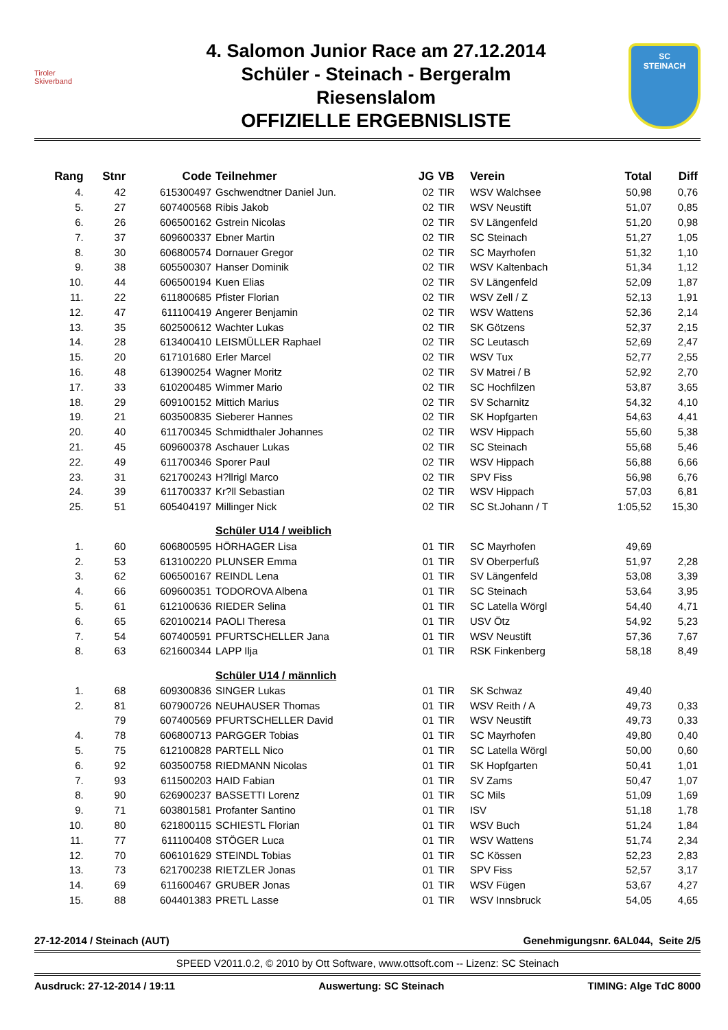Tiroler
Skiverband
4. Salomon Junior Race am 27.12.2014
Schüler - Steinach - Bergeralm
Riesenslalom
OFFIZIELLE ERGEBNISLISTE
SC
STEINACH
| Rang | Stnr | Code | Teilnehmer | JG | VB | Verein | Total | Diff |
| --- | --- | --- | --- | --- | --- | --- | --- | --- |
| 4. | 42 | 615300497 | Gschwendtner Daniel Jun. | 02 | TIR | WSV Walchsee | 50,98 | 0,76 |
| 5. | 27 | 607400568 | Ribis Jakob | 02 | TIR | WSV Neustift | 51,07 | 0,85 |
| 6. | 26 | 606500162 | Gstrein Nicolas | 02 | TIR | SV Längenfeld | 51,20 | 0,98 |
| 7. | 37 | 609600337 | Ebner Martin | 02 | TIR | SC Steinach | 51,27 | 1,05 |
| 8. | 30 | 606800574 | Dornauer Gregor | 02 | TIR | SC Mayrhofen | 51,32 | 1,10 |
| 9. | 38 | 605500307 | Hanser Dominik | 02 | TIR | WSV Kaltenbach | 51,34 | 1,12 |
| 10. | 44 | 606500194 | Kuen Elias | 02 | TIR | SV Längenfeld | 52,09 | 1,87 |
| 11. | 22 | 611800685 | Pfister Florian | 02 | TIR | WSV Zell / Z | 52,13 | 1,91 |
| 12. | 47 | 611100419 | Angerer Benjamin | 02 | TIR | WSV Wattens | 52,36 | 2,14 |
| 13. | 35 | 602500612 | Wachter Lukas | 02 | TIR | SK Götzens | 52,37 | 2,15 |
| 14. | 28 | 613400410 | LEISMÜLLER Raphael | 02 | TIR | SC Leutasch | 52,69 | 2,47 |
| 15. | 20 | 617101680 | Erler Marcel | 02 | TIR | WSV Tux | 52,77 | 2,55 |
| 16. | 48 | 613900254 | Wagner Moritz | 02 | TIR | SV Matrei / B | 52,92 | 2,70 |
| 17. | 33 | 610200485 | Wimmer Mario | 02 | TIR | SC Hochfilzen | 53,87 | 3,65 |
| 18. | 29 | 609100152 | Mittich Marius | 02 | TIR | SV Scharnitz | 54,32 | 4,10 |
| 19. | 21 | 603500835 | Sieberer Hannes | 02 | TIR | SK Hopfgarten | 54,63 | 4,41 |
| 20. | 40 | 611700345 | Schmidthaler Johannes | 02 | TIR | WSV Hippach | 55,60 | 5,38 |
| 21. | 45 | 609600378 | Aschauer Lukas | 02 | TIR | SC Steinach | 55,68 | 5,46 |
| 22. | 49 | 611700346 | Sporer Paul | 02 | TIR | WSV Hippach | 56,88 | 6,66 |
| 23. | 31 | 621700243 | H?llrigl Marco | 02 | TIR | SPV Fiss | 56,98 | 6,76 |
| 24. | 39 | 611700337 | Kr?ll Sebastian | 02 | TIR | WSV Hippach | 57,03 | 6,81 |
| 25. | 51 | 605404197 | Millinger Nick | 02 | TIR | SC St.Johann / T | 1:05,52 | 15,30 |
| | | | Schüler U14 / weiblich | | | | | |
| 1. | 60 | 606800595 | HÖRHAGER Lisa | 01 | TIR | SC Mayrhofen | 49,69 | |
| 2. | 53 | 613100220 | PLUNSER Emma | 01 | TIR | SV Oberperfuß | 51,97 | 2,28 |
| 3. | 62 | 606500167 | REINDL Lena | 01 | TIR | SV Längenfeld | 53,08 | 3,39 |
| 4. | 66 | 609600351 | TODOROVA Albena | 01 | TIR | SC Steinach | 53,64 | 3,95 |
| 5. | 61 | 612100636 | RIEDER Selina | 01 | TIR | SC Latella Wörgl | 54,40 | 4,71 |
| 6. | 65 | 620100214 | PAOLI Theresa | 01 | TIR | USV Ötz | 54,92 | 5,23 |
| 7. | 54 | 607400591 | PFURTSCHELLER Jana | 01 | TIR | WSV Neustift | 57,36 | 7,67 |
| 8. | 63 | 621600344 | LAPP Ilja | 01 | TIR | RSK Finkenberg | 58,18 | 8,49 |
| | | | Schüler U14 / männlich | | | | | |
| 1. | 68 | 609300836 | SINGER Lukas | 01 | TIR | SK Schwaz | 49,40 | |
| 2. | 81 | 607900726 | NEUHAUSER Thomas | 01 | TIR | WSV Reith / A | 49,73 | 0,33 |
| | 79 | 607400569 | PFURTSCHELLER David | 01 | TIR | WSV Neustift | 49,73 | 0,33 |
| 4. | 78 | 606800713 | PARGGER Tobias | 01 | TIR | SC Mayrhofen | 49,80 | 0,40 |
| 5. | 75 | 612100828 | PARTELL Nico | 01 | TIR | SC Latella Wörgl | 50,00 | 0,60 |
| 6. | 92 | 603500758 | RIEDMANN Nicolas | 01 | TIR | SK Hopfgarten | 50,41 | 1,01 |
| 7. | 93 | 611500203 | HAID Fabian | 01 | TIR | SV Zams | 50,47 | 1,07 |
| 8. | 90 | 626900237 | BASSETTI Lorenz | 01 | TIR | SC Mils | 51,09 | 1,69 |
| 9. | 71 | 603801581 | Profanter Santino | 01 | TIR | ISV | 51,18 | 1,78 |
| 10. | 80 | 621800115 | SCHIESTL Florian | 01 | TIR | WSV Buch | 51,24 | 1,84 |
| 11. | 77 | 611100408 | STÖGER Luca | 01 | TIR | WSV Wattens | 51,74 | 2,34 |
| 12. | 70 | 606101629 | STEINDL Tobias | 01 | TIR | SC Kössen | 52,23 | 2,83 |
| 13. | 73 | 621700238 | RIETZLER Jonas | 01 | TIR | SPV Fiss | 52,57 | 3,17 |
| 14. | 69 | 611600467 | GRUBER Jonas | 01 | TIR | WSV Fügen | 53,67 | 4,27 |
| 15. | 88 | 604401383 | PRETL Lasse | 01 | TIR | WSV Innsbruck | 54,05 | 4,65 |
27-12-2014 / Steinach (AUT) Genehmigungsnr. 6AL044, Seite 2/5
SPEED V2011.0.2, © 2010 by Ott Software, www.ottsoft.com -- Lizenz: SC Steinach
Ausdruck: 27-12-2014 / 19:11 Auswertung: SC Steinach TIMING: Alge TdC 8000